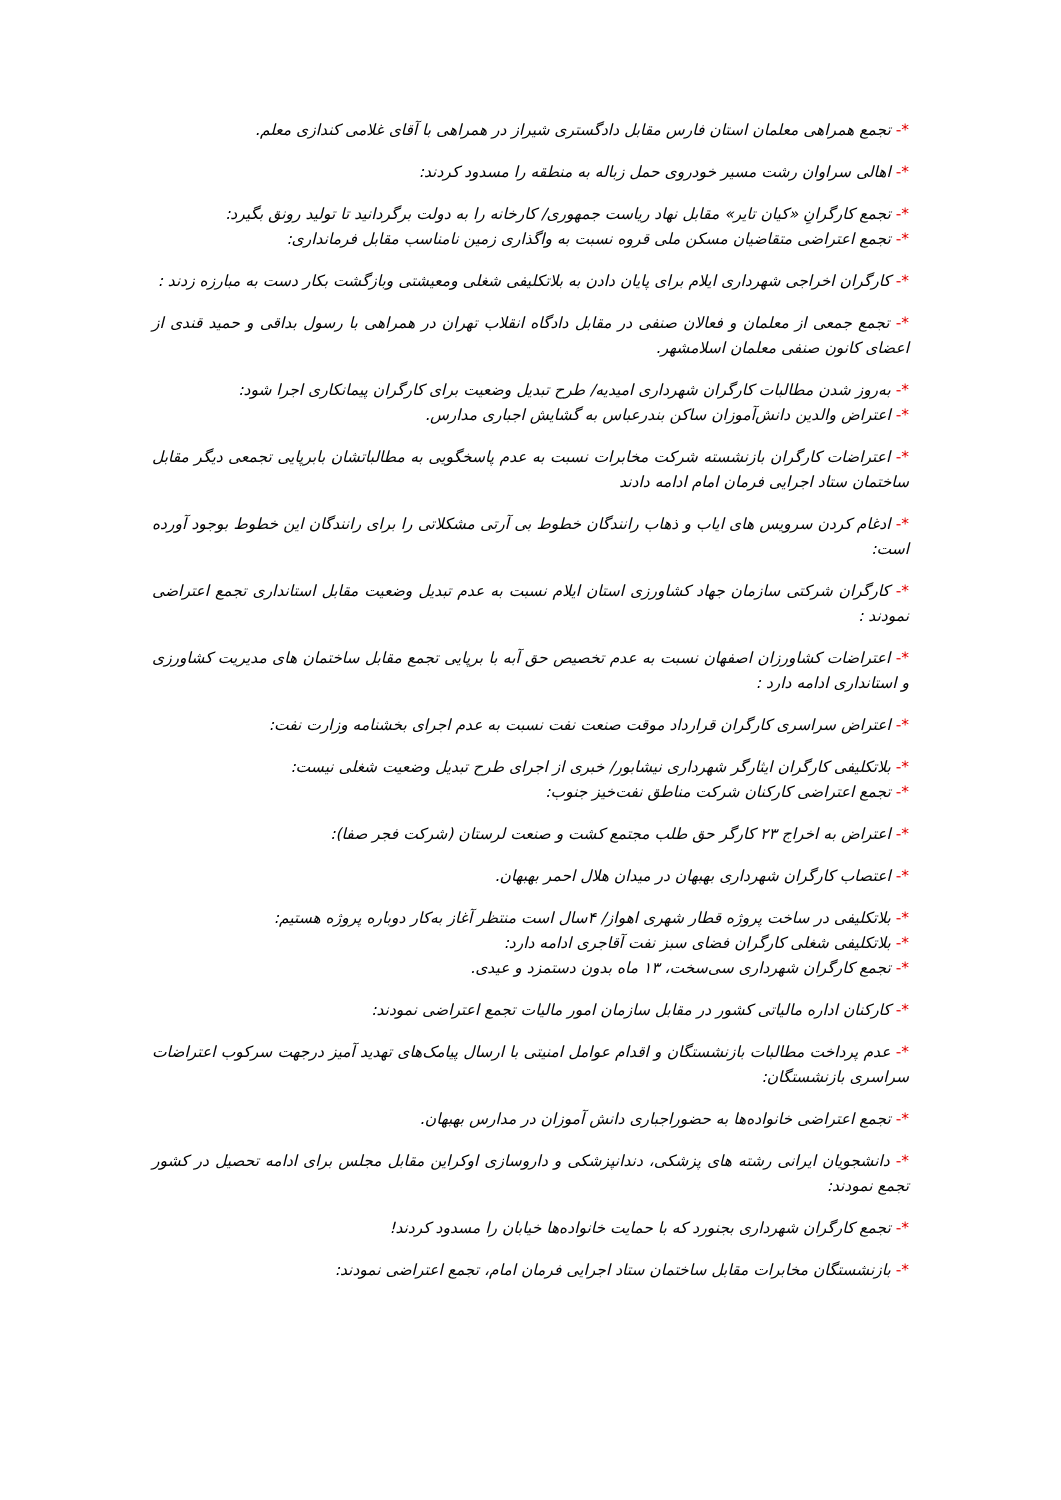*- تجمع همراهی معلمان استان فارس مقابل دادگستری شیراز در همراهی با آقای غلامی کندازی معلم.
*- اهالی سراوان رشت مسیر خودروی حمل زباله به منطقه را مسدود کردند:
*- تجمع کارگرانِ «کیان تایر» مقابل نهاد ریاست جمهوری/ کارخانه را به دولت برگردانید تا تولید رونق بگیرد:
*- تجمع اعتراضی متقاضیان مسکن ملی قروه نسبت به واگذاری زمین نامناسب مقابل فرمانداری:
*- کارگران اخراجی شهرداری ایلام برای پایان دادن به بلاتکلیفی شغلی ومعیشتی وبازگشت بکار دست به مبارزه زدند :
*- تجمع جمعی از معلمان و فعالان صنفی در مقابل دادگاه انقلاب تهران در همراهی با رسول بداقی و حمید قندی از اعضای کانون صنفی معلمان اسلامشهر.
*- به‌روز شدن مطالبات کارگران شهرداری امیدیه/ طرح تبدیل وضعیت برای کارگران پیمانکاری اجرا شود:
*- اعتراض والدین دانش‌آموزان ساکن بندرعباس به گشایش اجباری مدارس.
*- اعتراضات کارگران بازنشسته شرکت مخابرات نسبت به عدم پاسخگویی به مطالباتشان بابرپایی تجمعی دیگر مقابل ساختمان ستاد اجرایی فرمان امام ادامه دادند
*- ادغام کردن سرویس های ایاب و ذهاب رانندگان خطوط بی آرتی مشکلاتی را برای رانندگان این خطوط بوجود آورده است:
*- کارگران شرکتی سازمان جهاد کشاورزی استان ایلام نسبت به عدم تبدیل وضعیت مقابل استانداری تجمع اعتراضی نمودند :
*- اعتراضات کشاورزان اصفهان نسبت به عدم تخصیص حق آبه با برپایی تجمع مقابل ساختمان های مدیریت کشاورزی و استانداری ادامه دارد :
*- اعتراض سراسری کارگران قرارداد موقت صنعت نفت نسبت به عدم اجرای بخشنامه وزارت نفت:
*- بلاتکلیفی کارگران ایثارگر شهرداری نیشابور/ خبری از اجرای طرح تبدیل وضعیت شغلی نیست:
*- تجمع اعتراضی کارکنان شرکت مناطق نفت‌خیز جنوب:
*- اعتراض به اخراج ۲۳ کارگر حق طلب مجتمع کشت و صنعت لرستان (شرکت فجر صفا):
*- اعتصاب کارگران شهرداری بهبهان در میدان هلال احمر بهبهان.
*- بلاتکلیفی در ساخت پروژه قطار شهری اهواز/ ۴سال است منتظر آغاز به‌کار دوباره پروژه هستیم:
*- بلاتکلیفی شغلی کارگران فضای سبز نفت آقاجری ادامه دارد:
*- تجمع کارگران شهرداری سی‌سخت، ۱۳ ماه بدون دستمزد و عیدی.
*- کارکنان اداره مالیاتی کشور در مقابل سازمان امور مالیات تجمع اعتراضی نمودند:
*- عدم پرداخت مطالبات بازنشستگان و اقدام عوامل امنیتی با ارسال پیامک‌های تهدید آمیز درجهت سرکوب اعتراضات سراسری بازنشستگان:
*- تجمع اعتراضی خانواده‌ها به حضوراجباری دانش آموزان در مدارس بهبهان.
*- دانشجویان ایرانی رشته های پزشکی، دندانپزشکی و داروسازی اوکراین مقابل مجلس برای ادامه تحصیل در کشور تجمع نمودند:
*- تجمع کارگران شهرداری بجنورد که با حمایت خانواده‌ها خیابان را مسدود کردند!
*- بازنشستگان مخابرات مقابل ساختمان ستاد اجرایی فرمان امام، تجمع اعتراضی نمودند: